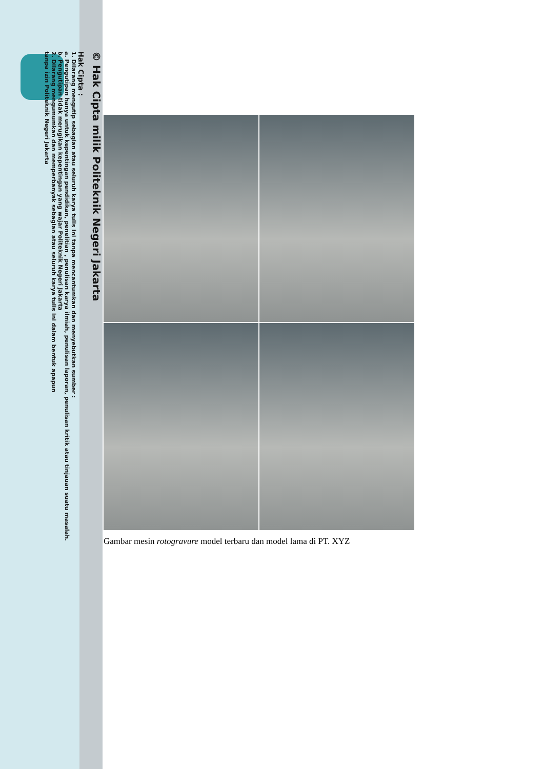© Hak Cipta milik Politeknik Negeri Jakarta
Hak Cipta :
1. Dilarang mengutip sebagian atau seluruh karya tulis ini tanpa mencantumkan dan menyebutkan sumber :
a. Pengutipan hanya untuk kepentingan pendidikan, penelitian , penulisan karya ilmiah, penulisan laporan, penulisan kritik atau tinjauan suatu masalah.
b. Pengutipan tidak merugikan kepentingan yang wajar Politeknik Negeri Jakarta
2. Dilarang mengumumkan dan memperbanyak sebagian atau seluruh karya tulis ini dalam bentuk apapun
tanpa izin Politeknik Negeri Jakarta
Gambar mesin rotogravure model terbaru dan model lama di PT. XYZ